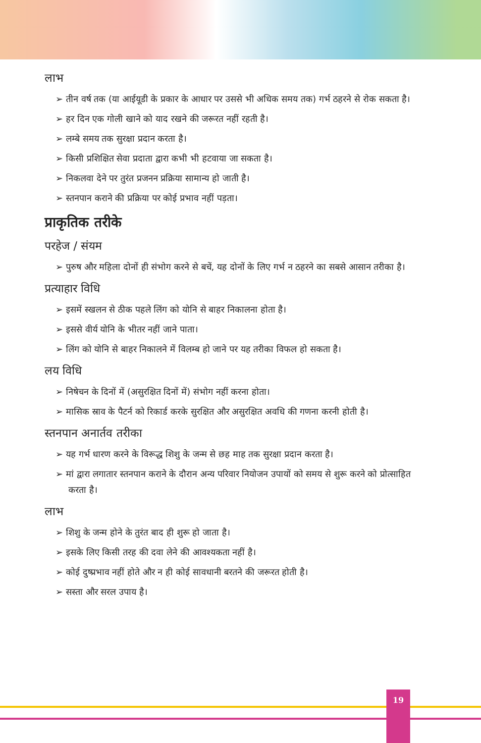लाभ
➢ तीन वर्ष तक (या आईयूडी के प्रकार के आधार पर उससे भी अधिक समय तक) गर्भ ठहरने से रोक सकता है।
➢ हर दिन एक गोली खाने को याद रखने की जरूरत नहीं रहती है।
➢ लम्बे समय तक सुरक्षा प्रदान करता है।
➢ किसी प्रशिक्षित सेवा प्रदाता द्वारा कभी भी हटवाया जा सकता है।
➢ निकलवा देने पर तुरंत प्रजनन प्रक्रिया सामान्य हो जाती है।
➢ स्तनपान कराने की प्रक्रिया पर कोई प्रभाव नहीं पड़ता।
प्राकृतिक तरीके
परहेज / संयम
➢ पुरुष और महिला दोनों ही संभोग करने से बचें, यह दोनों के लिए गर्भ न ठहरने का सबसे आसान तरीका है।
प्रत्याहार विधि
➢ इसमें स्खलन से ठीक पहले लिंग को योनि से बाहर निकालना होता है।
➢ इससे वीर्य योनि के भीतर नहीं जाने पाता।
➢ लिंग को योनि से बाहर निकालने में विलम्ब हो जाने पर यह तरीका विफल हो सकता है।
लय विधि
➢ निषेचन के दिनों में (असुरक्षित दिनों में) संभोग नहीं करना होता।
➢ मासिक स्राव के पैटर्न को रिकार्ड करके सुरक्षित और असुरक्षित अवधि की गणना करनी होती है।
स्तनपान अनार्तव तरीका
➢ यह गर्भ धारण करने के विरूद्ध शिशु के जन्म से छह माह तक सुरक्षा प्रदान करता है।
➢ मां द्वारा लगातार स्तनपान कराने के दौरान अन्य परिवार नियोजन उपायों को समय से शुरू करने को प्रोत्साहित करता है।
लाभ
➢ शिशु के जन्म होने के तुरंत बाद ही शुरू हो जाता है।
➢ इसके लिए किसी तरह की दवा लेने की आवश्यकता नहीं है।
➢ कोई दुष्प्रभाव नहीं होते और न ही कोई सावधानी बरतने की जरूरत होती है।
➢ सस्ता और सरल उपाय है।
19